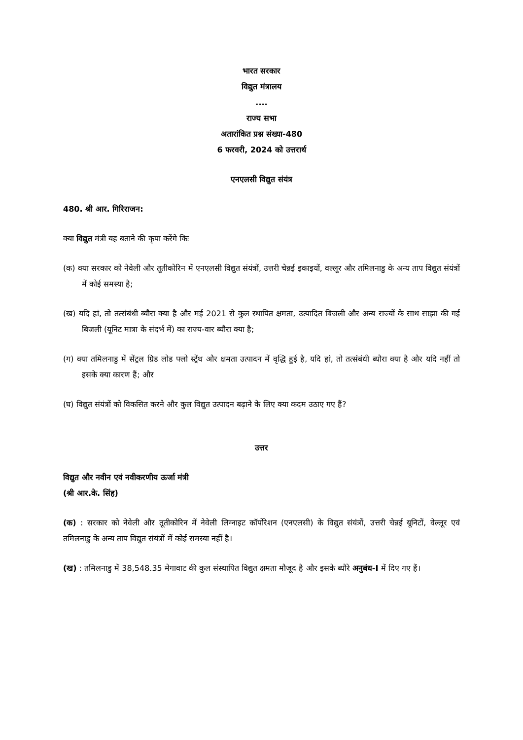भारत सरकार
विद्युत मंत्रालय
....
राज्य सभा
अतारांकित प्रश्न संख्या-480
6 फरवरी, 2024 को उत्तरार्थ
एनएलसी विद्युत संयंत्र
480. श्री आर. गिरिराजन:
क्या विद्युत मंत्री यह बताने की कृपा करेंगे किः
(क) क्या सरकार को नेवेली और तूतीकोरिन में एनएलसी विद्युत संयंत्रों, उत्तरी चेन्नई इकाइयों, वल्लूर और तमिलनाडु के अन्य ताप विद्युत संयंत्रों में कोई समस्या है;
(ख) यदि हां, तो तत्संबंधी ब्यौरा क्या है और मई 2021 से कुल स्थापित क्षमता, उत्पादित बिजली और अन्य राज्यों के साथ साझा की गई बिजली (यूनिट मात्रा के संदर्भ में) का राज्य-वार ब्यौरा क्या है;
(ग) क्या तमिलनाडु में सेंट्रल ग्रिड लोड फ्लो स्ट्रेंथ और क्षमता उत्पादन में वृद्धि हुई है, यदि हां, तो तत्संबंधी ब्यौरा क्या है और यदि नहीं तो इसके क्या कारण हैं; और
(घ) विद्युत संयंत्रों को विकसित करने और कुल विद्युत उत्पादन बढ़ाने के लिए क्या कदम उठाए गए हैं?
उत्तर
विद्युत और नवीन एवं नवीकरणीय ऊर्जा मंत्री
(श्री आर.के. सिंह)
(क) : सरकार को नेवेली और तूतीकोरिन में नेवेली लिग्नाइट कॉर्पोरेशन (एनएलसी) के विद्युत संयंत्रों, उत्तरी चेन्नई यूनिटों, वेल्लूर एवं तमिलनाडु के अन्य ताप विद्युत संयंत्रों में कोई समस्या नहीं है।
(ख) : तमिलनाडु में 38,548.35 मेगावाट की कुल संस्थापित विद्युत क्षमता मौजूद है और इसके ब्यौरे अनुबंध-I में दिए गए हैं।